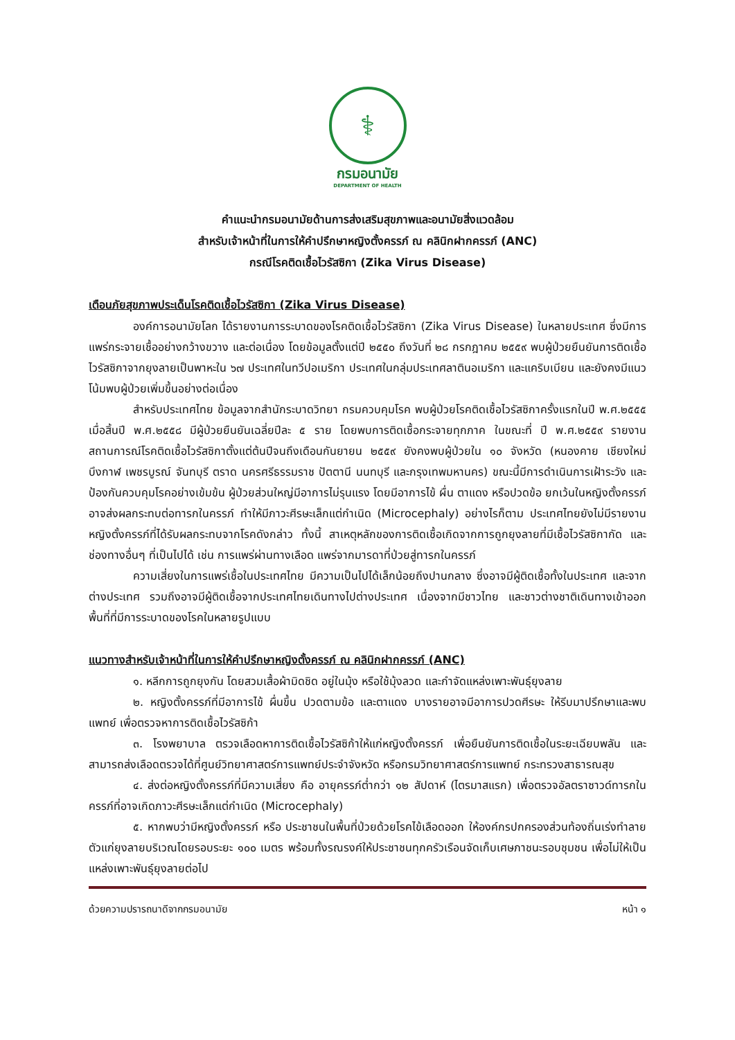⚕
กรมอนามัย
DEPARTMENT OF HEALTH
คำแนะนำกรมอนามัยด้านการส่งเสริมสุขภาพและอนามัยสิ่งแวดล้อม
สำหรับเจ้าหน้าที่ในการให้คำปรึกษาหญิงตั้งครรภ์ ณ คลินิกฝากครรภ์ (ANC)
กรณีโรคติดเชื้อไวรัสซิกา (Zika Virus Disease)
เตือนภัยสุขภาพประเด็นโรคติดเชื้อไวรัสซิกา (Zika Virus Disease)
องค์การอนามัยโลก ได้รายงานการระบาดของโรคติดเชื้อไวรัสซิกา (Zika Virus Disease) ในหลายประเทศ ซึ่งมีการแพร่กระจายเชื้ออย่างกว้างขวาง และต่อเนื่อง โดยข้อมูลตั้งแต่ปี ๒๕๕๐ ถึงวันที่ ๒๘ กรกฎาคม ๒๕๕๙ พบผู้ป่วยยืนยันการติดเชื้อไวรัสซิกาจากยุงลายเป็นพาหะใน ๖๗ ประเทศในทวีปอเมริกา ประเทศในกลุ่มประเทศลาตินอเมริกา และแคริบเบียน และยังคงมีแนวโน้มพบผู้ป่วยเพิ่มขึ้นอย่างต่อเนื่อง
สำหรับประเทศไทย ข้อมูลจากสำนักระบาดวิทยา กรมควบคุมโรค พบผู้ป่วยโรคติดเชื้อไวรัสซิกาครั้งแรกในปี พ.ศ.๒๕๕๕ เมื่อสิ้นปี พ.ศ.๒๕๕๘ มีผู้ป่วยยืนยันเฉลี่ยปีละ ๕ ราย โดยพบการติดเชื้อกระจายทุกภาค ในขณะที่ ปี พ.ศ.๒๕๕๙ รายงานสถานการณ์โรคติดเชื้อไวรัสซิกาตั้งแต่ต้นปีจนถึงเดือนกันยายน ๒๕๕๙ ยังคงพบผู้ป่วยใน ๑๐ จังหวัด (หนองคาย เชียงใหม่ บึงกาฬ เพชรบูรณ์ จันทบุรี ตราด นครศรีธรรมราช ปัตตานี นนทบุรี และกรุงเทพมหานคร) ขณะนี้มีการดำเนินการเฝ้าระวัง และป้องกันควบคุมโรคอย่างเข้มข้น ผู้ป่วยส่วนใหญ่มีอาการไม่รุนแรง โดยมีอาการไข้ ผื่น ตาแดง หรือปวดข้อ ยกเว้นในหญิงตั้งครรภ์อาจส่งผลกระทบต่อทารกในครรภ์ ทำให้มีภาวะศีรษะเล็กแต่กำเนิด (Microcephaly) อย่างไรก็ตาม ประเทศไทยยังไม่มีรายงานหญิงตั้งครรภ์ที่ได้รับผลกระทบจากโรคดังกล่าว ทั้งนี้ สาเหตุหลักของการติดเชื้อเกิดจากการถูกยุงลายที่มีเชื้อไวรัสซิกากัด และช่องทางอื่นๆ ที่เป็นไปได้ เช่น การแพร่ผ่านทางเลือด แพร่จากมารดาที่ป่วยสู่ทารกในครรภ์
ความเสี่ยงในการแพร่เชื้อในประเทศไทย มีความเป็นไปได้เล็กน้อยถึงปานกลาง ซึ่งอาจมีผู้ติดเชื้อทั้งในประเทศ และจากต่างประเทศ รวมถึงอาจมีผู้ติดเชื้อจากประเทศไทยเดินทางไปต่างประเทศ เนื่องจากมีชาวไทย และชาวต่างชาติเดินทางเข้าออกพื้นที่ที่มีการระบาดของโรคในหลายรูปแบบ
แนวทางสำหรับเจ้าหน้าที่ในการให้คำปรึกษาหญิงตั้งครรภ์ ณ คลินิกฝากครรภ์ (ANC)
๑. หลีกการถูกยุงกัน โดยสวมเสื้อผ้ามิดชิด อยู่ในมุ้ง หรือใช้มุ้งลวด และกำจัดแหล่งเพาะพันธุ์ยุงลาย
๒. หญิงตั้งครรภ์ที่มีอาการไข้ ผื่นขึ้น ปวดตามข้อ และตาแดง บางรายอาจมีอาการปวดศีรษะ ให้รีบมาปรึกษาและพบแพทย์ เพื่อตรวจหาการติดเชื้อไวรัสซิก้า
๓. โรงพยาบาล ตรวจเลือดหาการติดเชื้อไวรัสซิก้าให้แก่หญิงตั้งครรภ์ เพื่อยืนยันการติดเชื้อในระยะเฉียบพลัน และสามารถส่งเลือดตรวจได้ที่ศูนย์วิทยาศาสตร์การแพทย์ประจำจังหวัด หรือกรมวิทยาศาสตร์การแพทย์ กระทรวงสาธารณสุข
๔. ส่งต่อหญิงตั้งครรภ์ที่มีความเสี่ยง คือ อายุครรภ์ต่ำกว่า ๑๒ สัปดาห์ (ไตรมาสแรก) เพื่อตรวจอัลตราซาวด์ทารกในครรภ์ที่อาจเกิดภาวะศีรษะเล็กแต่กำเนิด (Microcephaly)
๕. หากพบว่ามีหญิงตั้งครรภ์ หรือ ประชาชนในพื้นที่ป่วยด้วยโรคไข้เลือดออก ให้องค์กรปกครองส่วนท้องถิ่นเร่งทำลายตัวแก่ยุงลายบริเวณโดยรอบระยะ ๑๐๐ เมตร พร้อมทั้งรณรงค์ให้ประชาชนทุกครัวเรือนจัดเก็บเศษภาชนะรอบชุมชน เพื่อไม่ให้เป็นแหล่งเพาะพันธุ์ยุงลายต่อไป
ด้วยความปรารถนาดีจากกรมอนามัย หน้า ๑